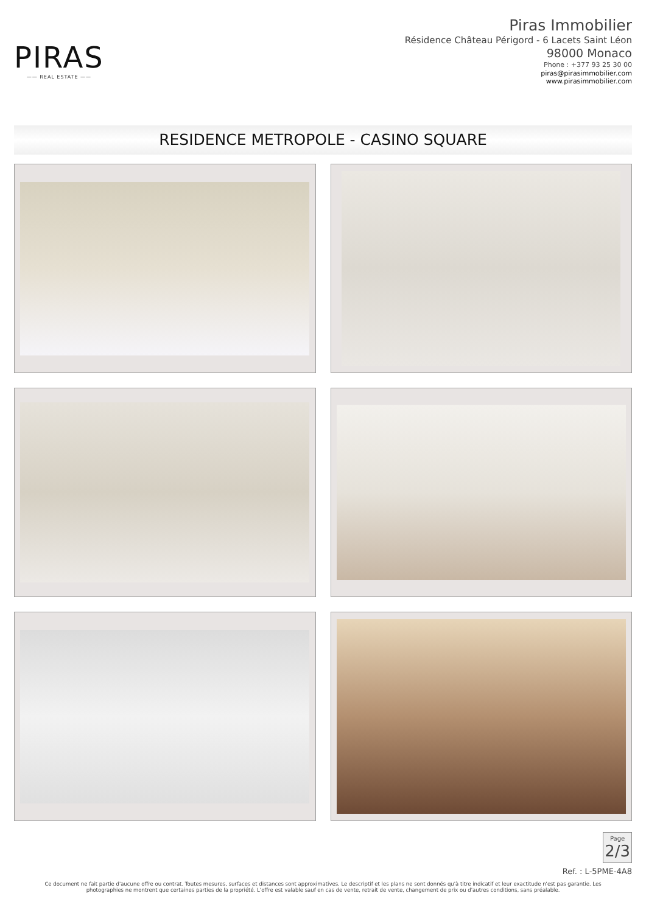PIRAS
—— REAL ESTATE ——
Piras Immobilier
Résidence Château Périgord - 6 Lacets Saint Léon
98000 Monaco
Phone : +377 93 25 30 00
piras@pirasimmobilier.com
www.pirasimmobilier.com
RESIDENCE METROPOLE - CASINO SQUARE
Page
2/3
Ref. : L-5PME-4A8
Ce document ne fait partie d'aucune offre ou contrat. Toutes mesures, surfaces et distances sont approximatives. Le descriptif et les plans ne sont donnés qu'à titre indicatif et leur exactitude n'est pas garantie. Les photographies ne montrent que certaines parties de la propriété. L'offre est valable sauf en cas de vente, retrait de vente, changement de prix ou d'autres conditions, sans préalable.